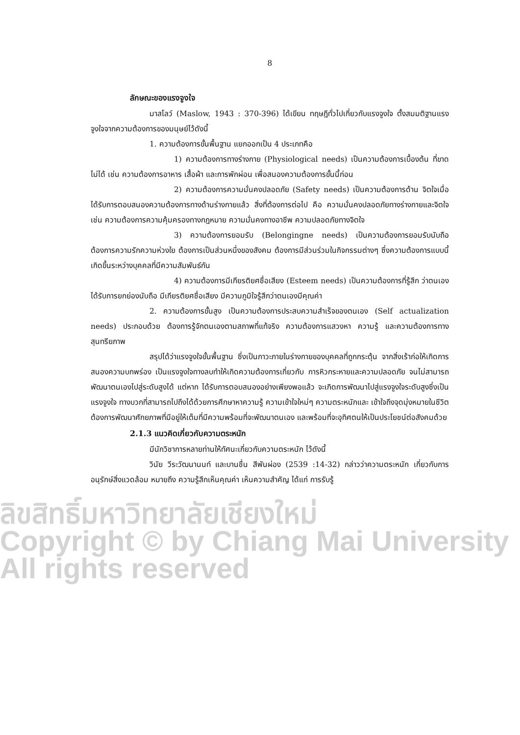ลิขสิทธิ์มหาวิทยาลัยเชียงใหม่
Copyright © by Chiang Mai University
All rights reserved
8
ลักษณะของแรงจูงใจ
มาสโลว์ (Maslow, 1943 : 370-396) ได้เขียน ทฤษฎีทั่วไปเกี่ยวกับแรงจูงใจ ตั้งสมมติฐานแรงจูงใจจากความต้องการของมนุษย์ไว้ดังนี้
1. ความต้องการขั้นพื้นฐาน แยกออกเป็น 4 ประเภทคือ
1) ความต้องการทางร่างกาย (Physiological needs) เป็นความต้องการเบื้องต้น ที่ขาดไม่ได้ เช่น ความต้องการอาหาร เสื้อผ้า และการพักผ่อน เพื่อสนองความต้องการขั้นนี้ก่อน
2) ความต้องการความมั่นคงปลอดภัย (Safety needs) เป็นความต้องการด้าน จิตใจเมื่อได้รับการตอบสนองความต้องการทางด้านร่างกายแล้ว สิ่งที่ต้องการต่อไป คือ ความมั่นคงปลอดภัยทางร่างกายและจิตใจ เช่น ความต้องการความคุ้มครองทางกฎหมาย ความมั่นคงทางอาชีพ ความปลอดภัยทางจิตใจ
3) ความต้องการยอมรับ (Belongingne needs) เป็นความต้องการยอมรับนับถือ ต้องการความรักความห่วงใย ต้องการเป็นส่วนหนึ่งของสังคม ต้องการมีส่วนร่วมในกิจกรรมต่างๆ ซึ่งความต้องการแบบนี้เกิดขึ้นระหว่างบุคคลที่มีความสัมพันธ์กัน
4) ความต้องการมีเกียรติยศชื่อเสียง (Esteem needs) เป็นความต้องการที่รู้สึก ว่าตนเองได้รับการยกย่องนับถือ มีเกียรติยศชื่อเสียง มีความภูมิใจรู้สึกว่าตนเองมีคุณค่า
2. ความต้องการขั้นสูง เป็นความต้องการประสบความสำเร็จของตนเอง (Self actualization needs) ประกอบด้วย ต้องการรู้จักตนเองตามสภาพที่แท้จริง ความต้องการแสวงหา ความรู้ และความต้องการทางสุนทรียภาพ
สรุปได้ว่าแรงจูงใจขั้นพื้นฐาน ซึ่งเป็นภาวะภายในร่างกายของบุคคลที่ถูกกระตุ้น จากสิ่งเร้าก่อให้เกิดการสนองความบกพร่อง เป็นแรงจูงใจทางลบทำให้เกิดความต้องการเกี่ยวกับ การหิวกระหายและความปลอดภัย จนไม่สามารถพัฒนาตนเองไปสู่ระดับสูงได้ แต่หาก ได้รับการตอบสนองอย่างเพียงพอแล้ว จะเกิดการพัฒนาไปสู่แรงจูงใจระดับสูงซึ่งเป็นแรงจูงใจ ทางบวกที่สามารถไปถึงได้ด้วยการศึกษาหาความรู้ ความเข้าใจใหม่ๆ ความตระหนักและ เข้าใจถึงจุดมุ่งหมายในชีวิต ต้องการพัฒนาศักยภาพที่มีอยู่ให้เต็มที่มีความพร้อมที่จะพัฒนาตนเอง และพร้อมที่จะอุทิศตนให้เป็นประโยชน์ต่อสังคมด้วย
2.1.3 แนวคิดเกี่ยวกับความตระหนัก
มีนักวิชาการหลายท่านให้ทัศนะเกี่ยวกับความตระหนัก ไว้ดังนี้
วินัย วีระวัฒนานนท์ และบานชื่น สีพันผ่อง (2539 :14-32) กล่าวว่าความตระหนัก เกี่ยวกับการอนุรักษ์สิ่งแวดล้อม หมายถึง ความรู้สึกเห็นคุณค่า เห็นความสำคัญ ได้แก่ การรับรู้